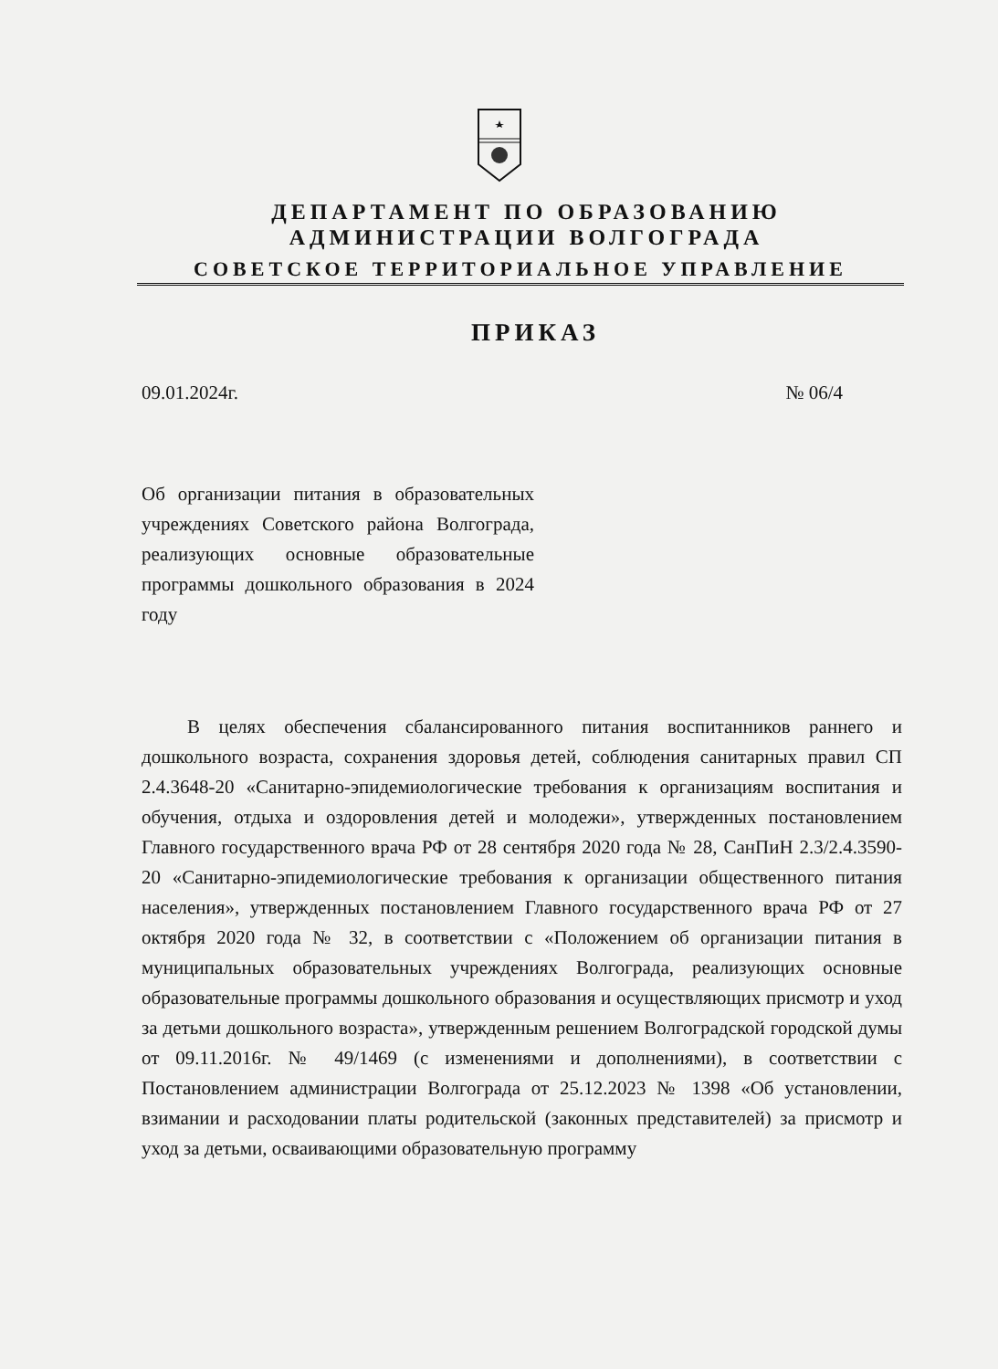ДЕПАРТАМЕНТ ПО ОБРАЗОВАНИЮ
АДМИНИСТРАЦИИ ВОЛГОГРАДА
СОВЕТСКОЕ ТЕРРИТОРИАЛЬНОЕ УПРАВЛЕНИЕ
ПРИКАЗ
09.01.2024г. № 06/4
Об организации питания в образовательных учреждениях Советского района Волгограда, реализующих основные образовательные программы дошкольного образования в 2024 году
В целях обеспечения сбалансированного питания воспитанников раннего и дошкольного возраста, сохранения здоровья детей, соблюдения санитарных правил СП 2.4.3648-20 «Санитарно-эпидемиологические требования к организациям воспитания и обучения, отдыха и оздоровления детей и молодежи», утвержденных постановлением Главного государственного врача РФ от 28 сентября 2020 года № 28, СанПиН 2.3/2.4.3590-20 «Санитарно-эпидемиологические требования к организации общественного питания населения», утвержденных постановлением Главного государственного врача РФ от 27 октября 2020 года № 32, в соответствии с «Положением об организации питания в муниципальных образовательных учреждениях Волгограда, реализующих основные образовательные программы дошкольного образования и осуществляющих присмотр и уход за детьми дошкольного возраста», утвержденным решением Волгоградской городской думы от 09.11.2016г. № 49/1469 (с изменениями и дополнениями), в соответствии с Постановлением администрации Волгограда от 25.12.2023 № 1398 «Об установлении, взимании и расходовании платы родительской (законных представителей) за присмотр и уход за детьми, осваивающими образовательную программу